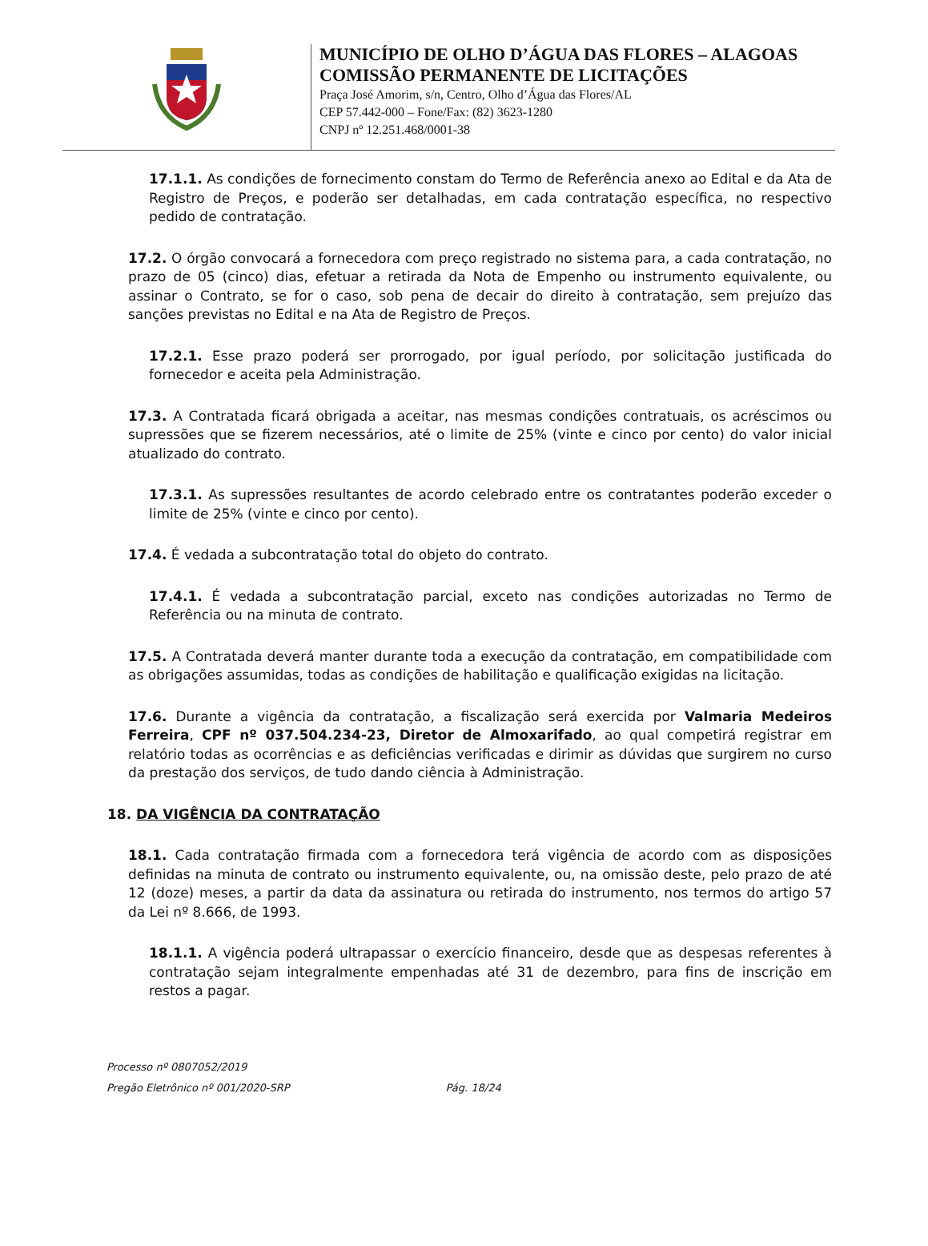MUNICÍPIO DE OLHO D’ÁGUA DAS FLORES – ALAGOAS
COMISSÃO PERMANENTE DE LICITAÇÕES
Praça José Amorim, s/n, Centro, Olho d’Água das Flores/AL
CEP 57.442-000 – Fone/Fax: (82) 3623-1280
CNPJ nº 12.251.468/0001-38
17.1.1. As condições de fornecimento constam do Termo de Referência anexo ao Edital e da Ata de Registro de Preços, e poderão ser detalhadas, em cada contratação específica, no respectivo pedido de contratação.
17.2. O órgão convocará a fornecedora com preço registrado no sistema para, a cada contratação, no prazo de 05 (cinco) dias, efetuar a retirada da Nota de Empenho ou instrumento equivalente, ou assinar o Contrato, se for o caso, sob pena de decair do direito à contratação, sem prejuízo das sanções previstas no Edital e na Ata de Registro de Preços.
17.2.1. Esse prazo poderá ser prorrogado, por igual período, por solicitação justificada do fornecedor e aceita pela Administração.
17.3. A Contratada ficará obrigada a aceitar, nas mesmas condições contratuais, os acréscimos ou supressões que se fizerem necessários, até o limite de 25% (vinte e cinco por cento) do valor inicial atualizado do contrato.
17.3.1. As supressões resultantes de acordo celebrado entre os contratantes poderão exceder o limite de 25% (vinte e cinco por cento).
17.4. É vedada a subcontratação total do objeto do contrato.
17.4.1. É vedada a subcontratação parcial, exceto nas condições autorizadas no Termo de Referência ou na minuta de contrato.
17.5. A Contratada deverá manter durante toda a execução da contratação, em compatibilidade com as obrigações assumidas, todas as condições de habilitação e qualificação exigidas na licitação.
17.6. Durante a vigência da contratação, a fiscalização será exercida por Valmaria Medeiros Ferreira, CPF nº 037.504.234-23, Diretor de Almoxarifado, ao qual competirá registrar em relatório todas as ocorrências e as deficiências verificadas e dirimir as dúvidas que surgirem no curso da prestação dos serviços, de tudo dando ciência à Administração.
18. DA VIGÊNCIA DA CONTRATAÇÃO
18.1. Cada contratação firmada com a fornecedora terá vigência de acordo com as disposições definidas na minuta de contrato ou instrumento equivalente, ou, na omissão deste, pelo prazo de até 12 (doze) meses, a partir da data da assinatura ou retirada do instrumento, nos termos do artigo 57 da Lei nº 8.666, de 1993.
18.1.1. A vigência poderá ultrapassar o exercício financeiro, desde que as despesas referentes à contratação sejam integralmente empenhadas até 31 de dezembro, para fins de inscrição em restos a pagar.
Processo nº 0807052/2019
Pregão Eletrônico nº 001/2020-SRP Pág. 18/24